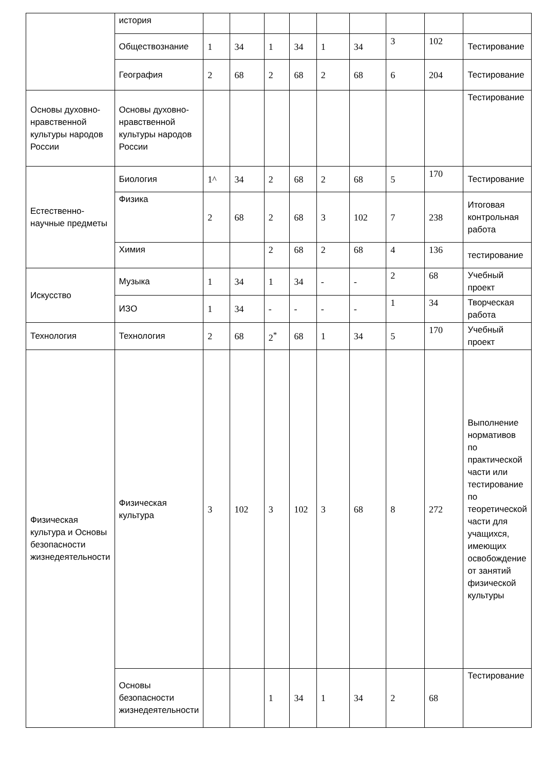| | история | | | | | | | | | |
| | Обществознание | 1 | 34 | 1 | 34 | 1 | 34 | 3 | 102 | Тестирование |
| | География | 2 | 68 | 2 | 68 | 2 | 68 | 6 | 204 | Тестирование |
| Основы духовно-нравственной культуры народов России | Основы духовно-нравственной культуры народов России | | | | | | | | | Тестирование |
| Естественно-научные предметы | Биология | 1^ | 34 | 2 | 68 | 2 | 68 | 5 | 170 | Тестирование |
| | Физика | 2 | 68 | 2 | 68 | 3 | 102 | 7 | 238 | Итоговая контрольная работа |
| | Химия | | | 2 | 68 | 2 | 68 | 4 | 136 | тестирование |
| Искусство | Музыка | 1 | 34 | 1 | 34 | - | - | 2 | 68 | Учебный проект |
| | ИЗО | 1 | 34 | - | - | - | - | 1 | 34 | Творческая работа |
| Технология | Технология | 2 | 68 | 2<sup>*</sup> | 68 | 1 | 34 | 5 | 170 | Учебный проект |
| Физическая культура и Основы безопасности жизнедеятельности | Физическая культура | 3 | 102 | 3 | 102 | 3 | 68 | 8 | 272 | Выполнение нормативов по практической части или тестирование по теоретической части для учащихся, имеющих освобождение от занятий физической культуры |
| | Основы безопасности жизнедеятельности | | | 1 | 34 | 1 | 34 | 2 | 68 | Тестирование |